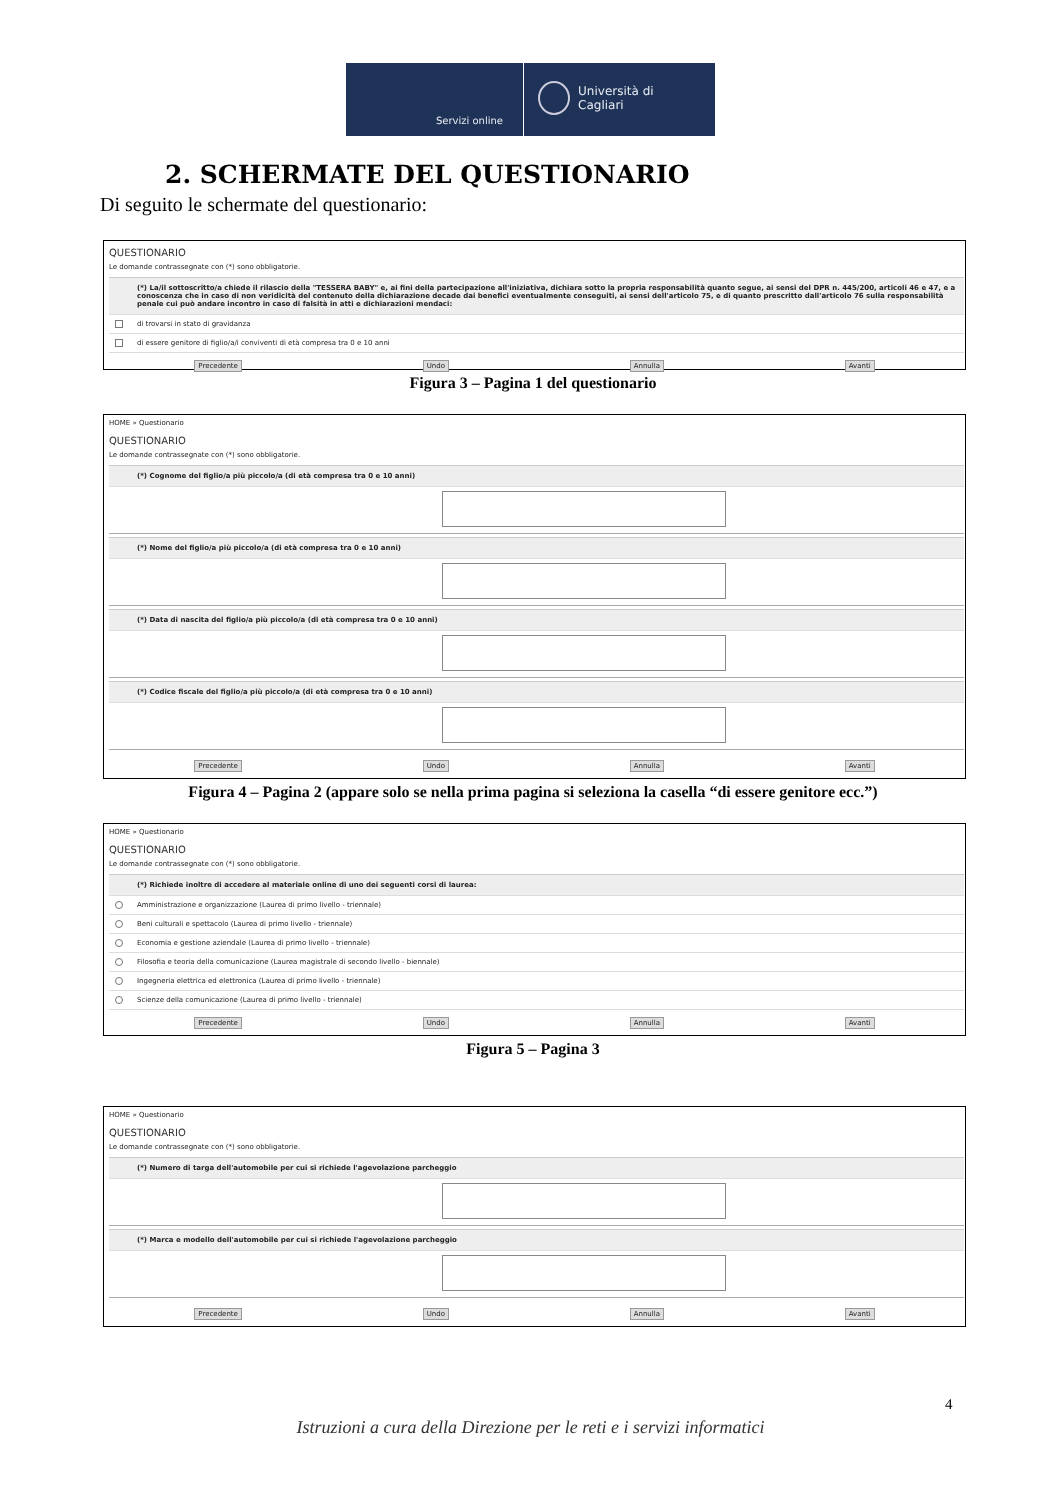Servizi online
Università di Cagliari
2. SCHERMATE DEL QUESTIONARIO
Di seguito le schermate del questionario:
QUESTIONARIO
Le domande contrassegnate con (*) sono obbligatorie.
(*) La/il sottoscritto/a chiede il rilascio della "TESSERA BABY" e, ai fini della partecipazione all'iniziativa, dichiara sotto la propria responsabilità quanto segue, ai sensi del DPR n. 445/200, articoli 46 e 47, e a conoscenza che in caso di non veridicità del contenuto della dichiarazione decade dai benefici eventualmente conseguiti, ai sensi dell'articolo 75, e di quanto prescritto dall'articolo 76 sulla responsabilità penale cui può andare incontro in caso di falsità in atti e dichiarazioni mendaci:
di trovarsi in stato di gravidanza
di essere genitore di figlio/a/i conviventi di età compresa tra 0 e 10 anni
Precedente Undo Annulla Avanti
Figura 3 – Pagina 1 del questionario
HOME » Questionario
QUESTIONARIO
Le domande contrassegnate con (*) sono obbligatorie.
(*) Cognome del figlio/a più piccolo/a (di età compresa tra 0 e 10 anni)
(*) Nome del figlio/a più piccolo/a (di età compresa tra 0 e 10 anni)
(*) Data di nascita del figlio/a più piccolo/a (di età compresa tra 0 e 10 anni)
(*) Codice fiscale del figlio/a più piccolo/a (di età compresa tra 0 e 10 anni)
Precedente Undo Annulla Avanti
Figura 4 – Pagina 2 (appare solo se nella prima pagina si seleziona la casella “di essere genitore ecc.”)
HOME » Questionario
QUESTIONARIO
Le domande contrassegnate con (*) sono obbligatorie.
(*) Richiede inoltre di accedere al materiale online di uno dei seguenti corsi di laurea:
Amministrazione e organizzazione (Laurea di primo livello - triennale)
Beni culturali e spettacolo (Laurea di primo livello - triennale)
Economia e gestione aziendale (Laurea di primo livello - triennale)
Filosofia e teoria della comunicazione (Laurea magistrale di secondo livello - biennale)
Ingegneria elettrica ed elettronica (Laurea di primo livello - triennale)
Scienze della comunicazione (Laurea di primo livello - triennale)
Precedente Undo Annulla Avanti
Figura 5 – Pagina 3
HOME » Questionario
QUESTIONARIO
Le domande contrassegnate con (*) sono obbligatorie.
(*) Numero di targa dell'automobile per cui si richiede l'agevolazione parcheggio
(*) Marca e modello dell'automobile per cui si richiede l'agevolazione parcheggio
Precedente Undo Annulla Avanti
4
Istruzioni a cura della Direzione per le reti e i servizi informatici